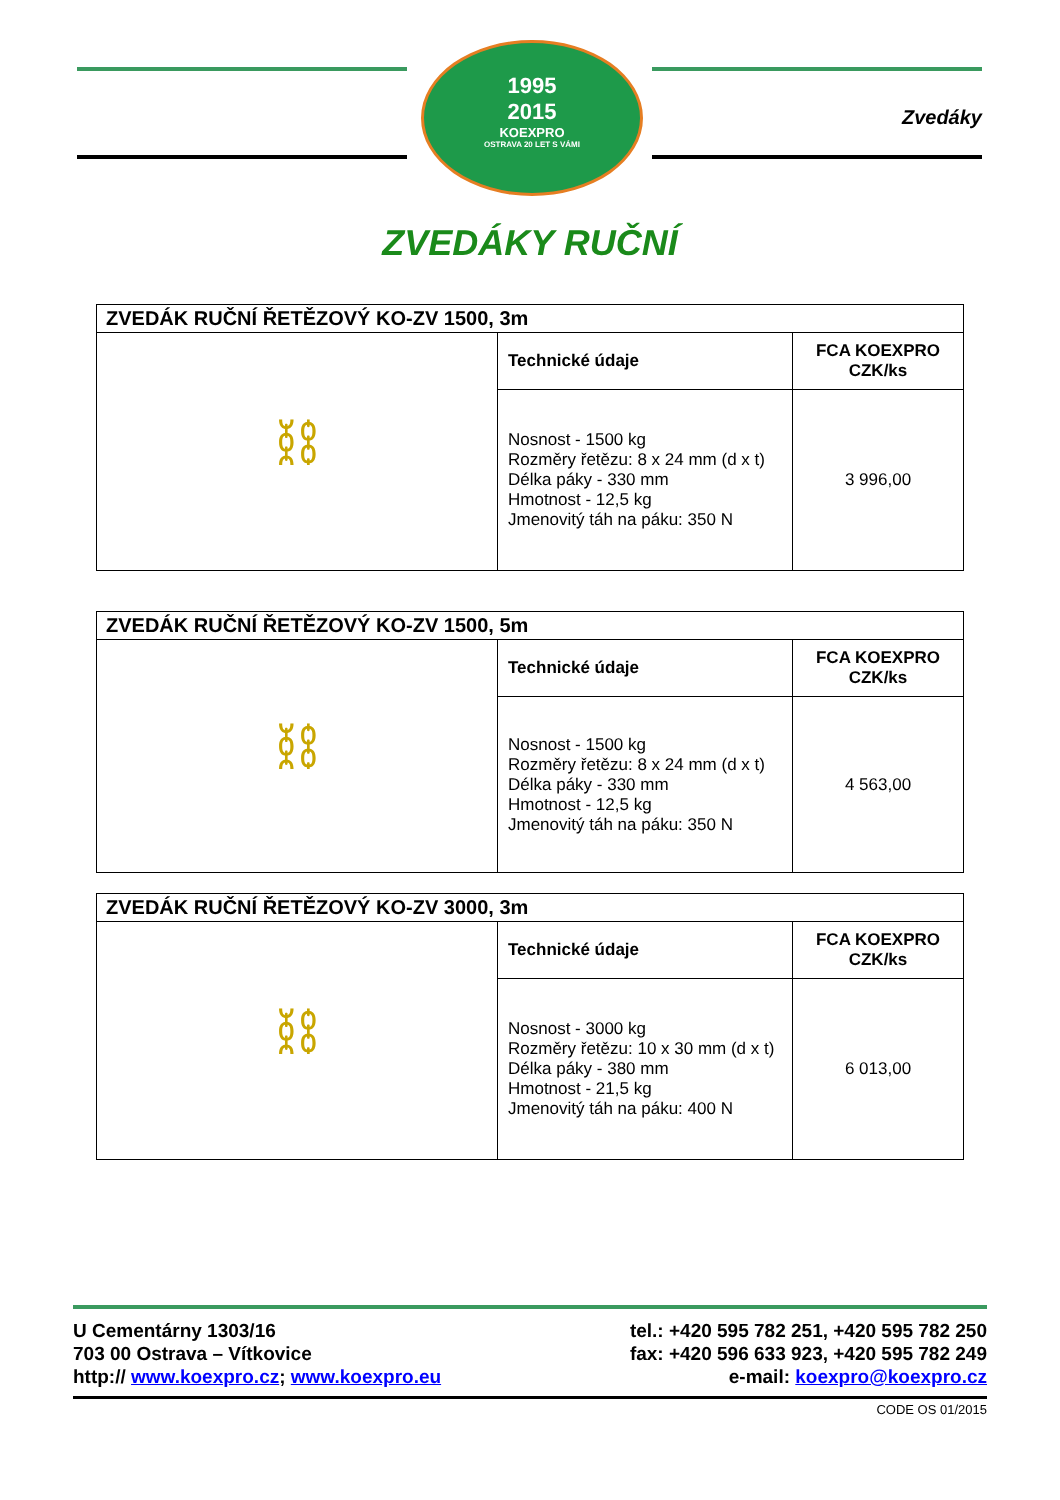1995
2015
KOEXPRO
OSTRAVA 20 LET S VÁMI
Zvedáky
ZVEDÁKY RUČNÍ
| ZVEDÁK RUČNÍ ŘETĚZOVÝ KO-ZV 1500, 3m | | |
| ⛓ | Technické údaje | FCA KOEXPRO CZK/ks |
| | Nosnost - 1500 kg Rozměry řetězu: 8 x 24 mm (d x t) Délka páky - 330 mm Hmotnost - 12,5 kg Jmenovitý táh na páku: 350 N | 3 996,00 |
| ZVEDÁK RUČNÍ ŘETĚZOVÝ KO-ZV 1500, 5m | | |
| ⛓ | Technické údaje | FCA KOEXPRO CZK/ks |
| | Nosnost - 1500 kg Rozměry řetězu: 8 x 24 mm (d x t) Délka páky - 330 mm Hmotnost - 12,5 kg Jmenovitý táh na páku: 350 N | 4 563,00 |
| ZVEDÁK RUČNÍ ŘETĚZOVÝ KO-ZV 3000, 3m | | |
| ⛓ | Technické údaje | FCA KOEXPRO CZK/ks |
| | Nosnost - 3000 kg Rozměry řetězu: 10 x 30 mm (d x t) Délka páky - 380 mm Hmotnost - 21,5 kg Jmenovitý táh na páku: 400 N | 6 013,00 |
U Cementárny 1303/16
703 00 Ostrava – Vítkovice
http:// www.koexpro.cz; www.koexpro.eu
tel.: +420 595 782 251, +420 595 782 250
fax: +420 596 633 923, +420 595 782 249
e-mail: koexpro@koexpro.cz
CODE OS 01/2015